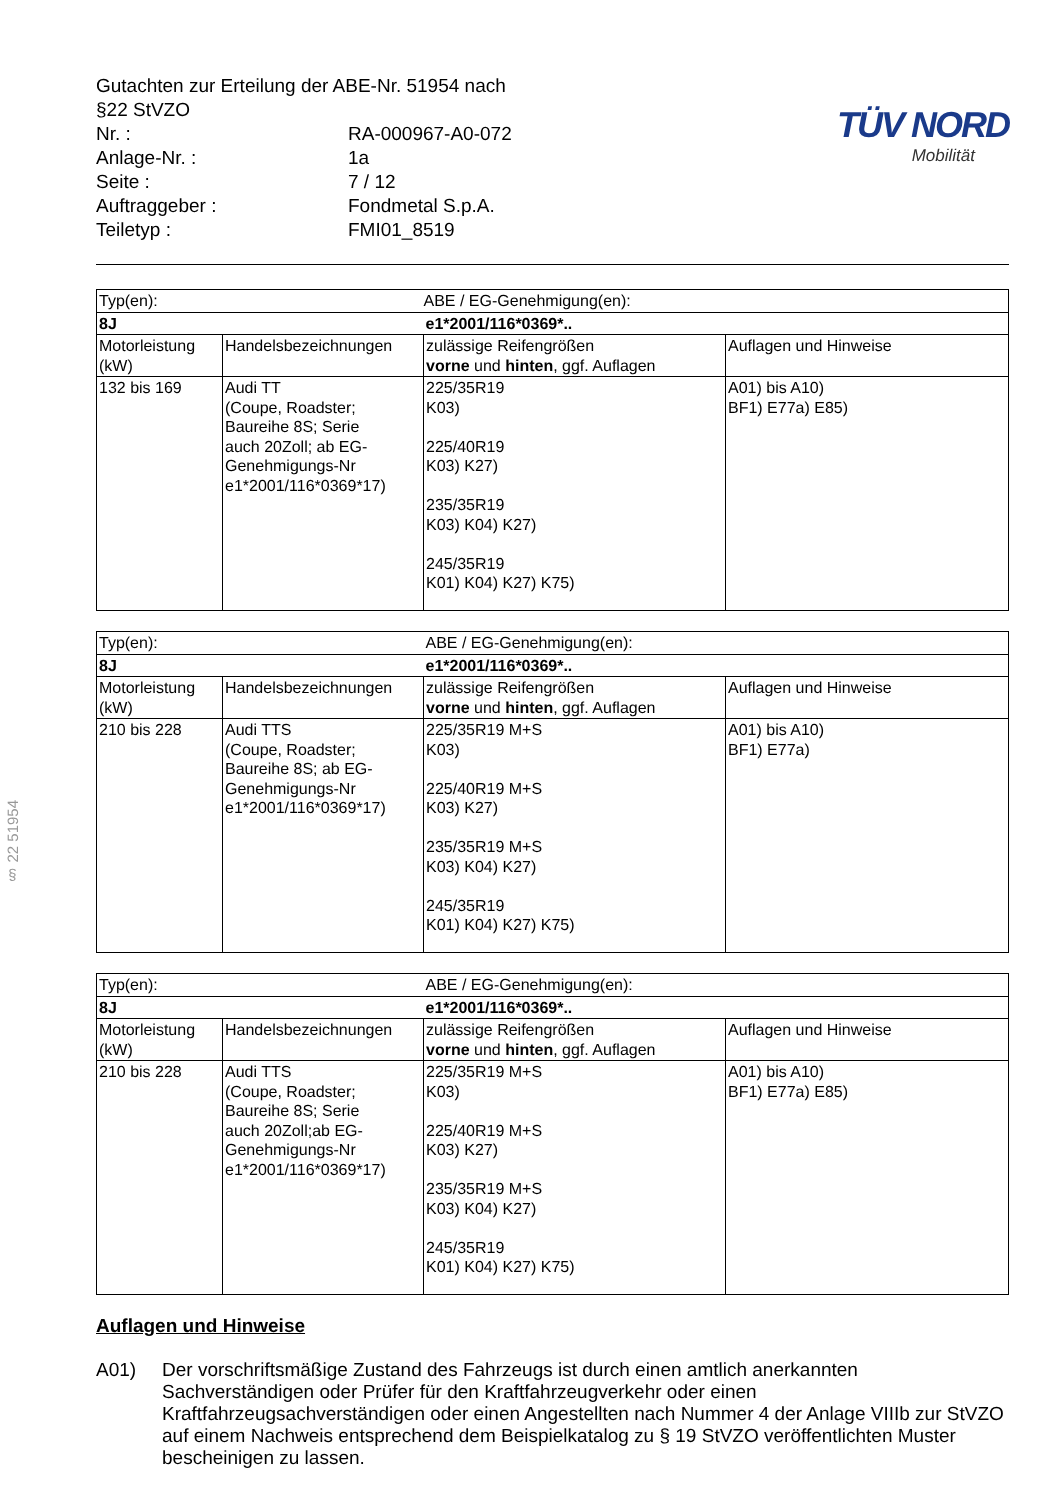§ 22 51954
| Gutachten zur Erteilung der ABE-Nr. 51954 nach §22 StVZO | |
| Nr. : | RA-000967-A0-072 |
| Anlage-Nr. : | 1a |
| Seite : | 7 / 12 |
| Auftraggeber : | Fondmetal S.p.A. |
| Teiletyp : | FMI01_8519 |
TÜV NORD
Mobilität
| Typ(en): | | ABE / EG-Genehmigung(en): | |
| 8J | | e1*2001/116*0369*.. | |
| Motorleistung (kW) | Handelsbezeichnungen | zulässige Reifengrößen vorne und hinten , ggf. Auflagen | Auflagen und Hinweise |
| 132 bis 169 | Audi TT (Coupe, Roadster; Baureihe 8S; Serie auch 20Zoll; ab EG- Genehmigungs-Nr e1*2001/116*0369*17) | 225/35R19 K03) 225/40R19 K03) K27) 235/35R19 K03) K04) K27) 245/35R19 K01) K04) K27) K75) | A01) bis A10) BF1) E77a) E85) |
| Typ(en): | | ABE / EG-Genehmigung(en): | |
| 8J | | e1*2001/116*0369*.. | |
| Motorleistung (kW) | Handelsbezeichnungen | zulässige Reifengrößen vorne und hinten , ggf. Auflagen | Auflagen und Hinweise |
| 210 bis 228 | Audi TTS (Coupe, Roadster; Baureihe 8S; ab EG- Genehmigungs-Nr e1*2001/116*0369*17) | 225/35R19 M+S K03) 225/40R19 M+S K03) K27) 235/35R19 M+S K03) K04) K27) 245/35R19 K01) K04) K27) K75) | A01) bis A10) BF1) E77a) |
| Typ(en): | | ABE / EG-Genehmigung(en): | |
| 8J | | e1*2001/116*0369*.. | |
| Motorleistung (kW) | Handelsbezeichnungen | zulässige Reifengrößen vorne und hinten , ggf. Auflagen | Auflagen und Hinweise |
| 210 bis 228 | Audi TTS (Coupe, Roadster; Baureihe 8S; Serie auch 20Zoll;ab EG- Genehmigungs-Nr e1*2001/116*0369*17) | 225/35R19 M+S K03) 225/40R19 M+S K03) K27) 235/35R19 M+S K03) K04) K27) 245/35R19 K01) K04) K27) K75) | A01) bis A10) BF1) E77a) E85) |
Auflagen und Hinweise
A01) Der vorschriftsmäßige Zustand des Fahrzeugs ist durch einen amtlich anerkannten Sachverständigen oder Prüfer für den Kraftfahrzeugverkehr oder einen Kraftfahrzeugsachverständigen oder einen Angestellten nach Nummer 4 der Anlage VIIIb zur StVZO auf einem Nachweis entsprechend dem Beispielkatalog zu § 19 StVZO veröffentlichten Muster bescheinigen zu lassen.